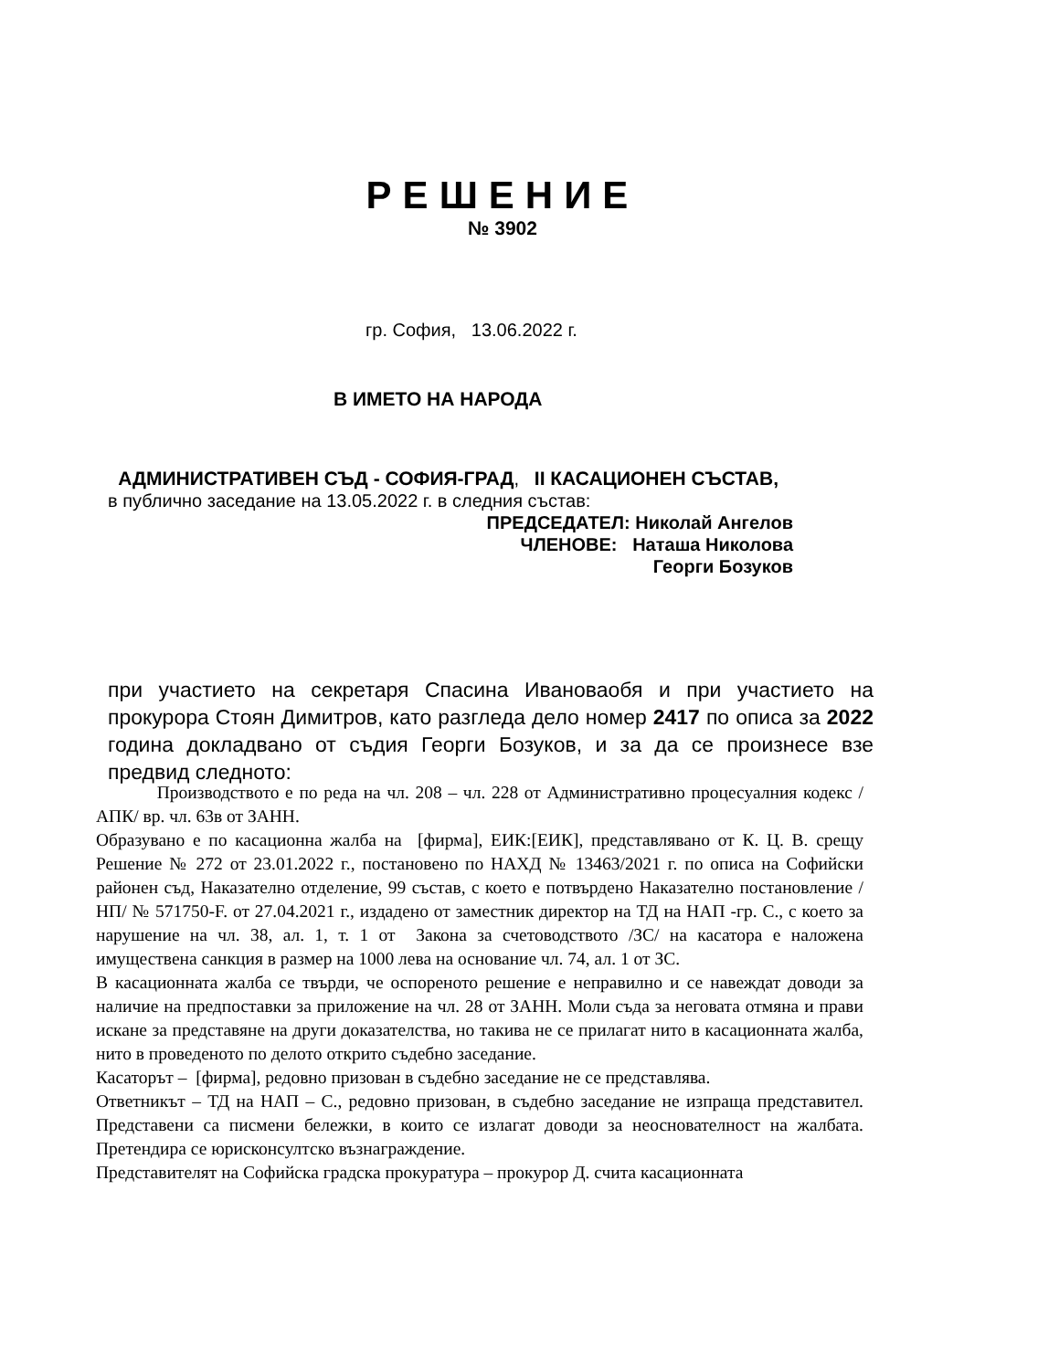РЕШЕНИЕ
№ 3902
гр. София, 13.06.2022 г.
В ИМЕТО НА НАРОДА
АДМИНИСТРАТИВЕН СЪД - СОФИЯ-ГРАД, II КАСАЦИОНЕН СЪСТАВ,
в публично заседание на 13.05.2022 г. в следния състав:
ПРЕДСЕДАТЕЛ: Николай Ангелов
ЧЛЕНОВЕ: Наташа Николова
Георги Бозуков
при участието на секретаря Спасина Ивановаобя и при участието на прокурора Стоян Димитров, като разгледа дело номер 2417 по описа за 2022 година докладвано от съдия Георги Бозуков, и за да се произнесе взе предвид следното:
Производството е по реда на чл. 208 – чл. 228 от Административно процесуалния кодекс /АПК/ вр. чл. 63в от ЗАНН.
Образувано е по касационна жалба на [фирма], ЕИК:[ЕИК], представлявано от К. Ц. В. срещу Решение № 272 от 23.01.2022 г., постановено по НАХД № 13463/2021 г. по описа на Софийски районен съд, Наказателно отделение, 99 състав, с което е потвърдено Наказателно постановление /НП/ № 571750-F. от 27.04.2021 г., издадено от заместник директор на ТД на НАП -гр. С., с което за нарушение на чл. 38, ал. 1, т. 1 от Закона за счетоводството /ЗС/ на касатора е наложена имуществена санкция в размер на 1000 лева на основание чл. 74, ал. 1 от ЗС.
В касационната жалба се твърди, че оспореното решение е неправилно и се навеждат доводи за наличие на предпоставки за приложение на чл. 28 от ЗАНН. Моли съда за неговата отмяна и прави искане за представяне на други доказателства, но такива не се прилагат нито в касационната жалба, нито в проведеното по делото открито съдебно заседание.
Касаторът – [фирма], редовно призован в съдебно заседание не се представлява.
Ответникът – ТД на НАП – С., редовно призован, в съдебно заседание не изпраща представител. Представени са писмени бележки, в които се излагат доводи за неоснователност на жалбата. Претендира се юрисконсултско възнаграждение.
Представителят на Софийска градска прокуратура – прокурор Д. счита касационната